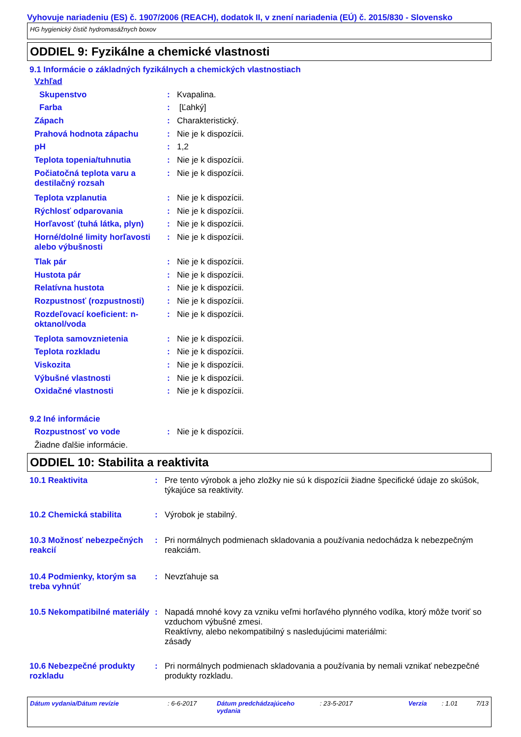Vyhovuje nariadeniu (ES) č. 1907/2006 (REACH), dodatok II, v znení nariadenia (EÚ) č. 2015/830 - Slovensko
HG hygienický čistič hydromasážnych boxov
ODDIEL 9: Fyzikálne a chemické vlastnosti
9.1 Informácie o základných fyzikálnych a chemických vlastnostiach
Vzhľad
Skupenstvo: Kvapalina.
Farba: [Ľahký]
Zápach: Charakteristický.
Prahová hodnota zápachu: Nie je k dispozícii.
pH: 1,2
Teplota topenia/tuhnutia: Nie je k dispozícii.
Počiatočná teplota varu a destilačný rozsah: Nie je k dispozícii.
Teplota vzplanutia: Nie je k dispozícii.
Rýchlosť odparovania: Nie je k dispozícii.
Horľavosť (tuhá látka, plyn): Nie je k dispozícii.
Horné/dolné limity horľavosti alebo výbušnosti: Nie je k dispozícii.
Tlak pár: Nie je k dispozícii.
Hustota pár: Nie je k dispozícii.
Relatívna hustota: Nie je k dispozícii.
Rozpustnosť (rozpustnosti): Nie je k dispozícii.
Rozdeľovací koeficient: n-oktanol/voda: Nie je k dispozícii.
Teplota samovznietenia: Nie je k dispozícii.
Teplota rozkladu: Nie je k dispozícii.
Viskozita: Nie je k dispozícii.
Výbušné vlastnosti: Nie je k dispozícii.
Oxidačné vlastnosti: Nie je k dispozícii.
9.2 Iné informácie
Rozpustnosť vo vode: Nie je k dispozícii.
Žiadne ďalšie informácie.
ODDIEL 10: Stabilita a reaktivita
10.1 Reaktivita: Pre tento výrobok a jeho zložky nie sú k dispozícii žiadne špecifické údaje zo skúšok, týkajúce sa reaktivity.
10.2 Chemická stabilita: Výrobok je stabilný.
10.3 Možnosť nebezpečných reakcií: Pri normálnych podmienach skladovania a používania nedochádza k nebezpečným reakciám.
10.4 Podmienky, ktorým sa treba vyhnúť: Nevzťahuje sa
10.5 Nekompatibilné materiály: Napadá mnohé kovy za vzniku veľmi horľavého plynného vodíka, ktorý môže tvoriť so vzduchom výbušné zmesi.
Reaktívny, alebo nekompatibilný s nasledujúcimi materiálmi:
zásady
10.6 Nebezpečné produkty rozkladu: Pri normálnych podmienach skladovania a používania by nemali vznikať nebezpečné produkty rozkladu.
Dátum vydania/Dátum revízie : 6-6-2017 Dátum predchádzajúceho vydania : 23-5-2017 Verzia : 1.01 7/13